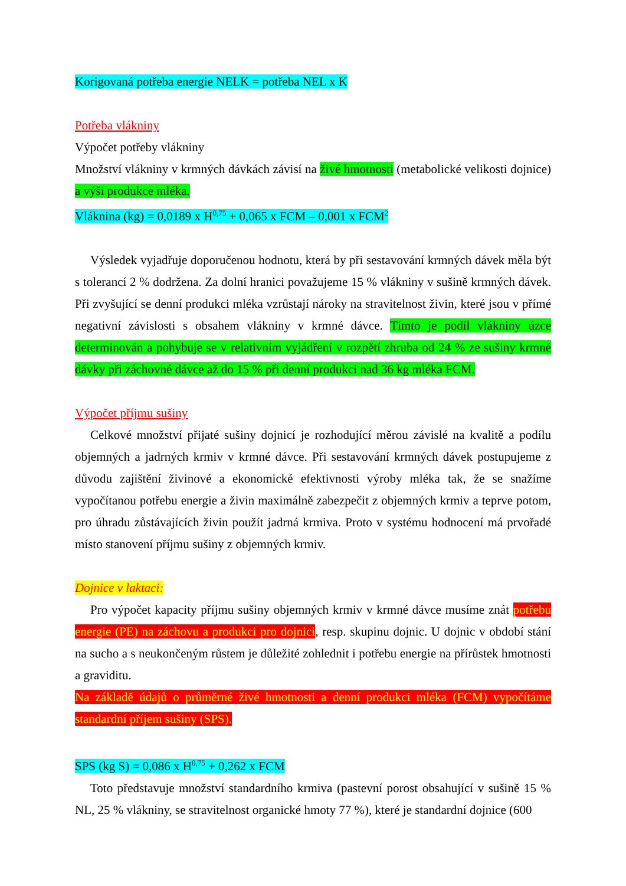Korigovaná potřeba energie NELK = potřeba NEL x K
Potřeba vlákniny
Výpočet potřeby vlákniny
Množství vlákniny v krmných dávkách závisí na živé hmotnosti (metabolické velikosti dojnice) a výši produkce mléka.
Vláknina (kg) = 0,0189 x H<sup>0,75</sup> + 0,065 x FCM – 0,001 x FCM<sup>2</sup>
Výsledek vyjadřuje doporučenou hodnotu, která by při sestavování krmných dávek měla být s tolerancí 2 % dodržena. Za dolní hranici považujeme 15 % vlákniny v sušině krmných dávek. Při zvyšující se denní produkci mléka vzrůstají nároky na stravitelnost živin, které jsou v přímé negativní závislosti s obsahem vlákniny v krmné dávce. Tímto je podíl vlákniny úzce determinován a pohybuje se v relativním vyjádření v rozpětí zhruba od 24 % ze sušiny krmné dávky při záchovné dávce až do 15 % při denní produkci nad 36 kg mléka FCM.
Výpočet příjmu sušiny
Celkové množství přijaté sušiny dojnicí je rozhodující měrou závislé na kvalitě a podílu objemných a jadrných krmiv v krmné dávce. Při sestavování krmných dávek postupujeme z důvodu zajištění živinové a ekonomické efektivnosti výroby mléka tak, že se snažíme vypočítanou potřebu energie a živin maximálně zabezpečit z objemných krmiv a teprve potom, pro úhradu zůstávajících živin použít jadrná krmiva. Proto v systému hodnocení má prvořadé místo stanovení příjmu sušiny z objemných krmiv.
Dojnice v laktaci:
Pro výpočet kapacity příjmu sušiny objemných krmiv v krmné dávce musíme znát potřebu energie (PE) na záchovu a produkci pro dojnici, resp. skupinu dojnic. U dojnic v období stání na sucho a s neukončeným růstem je důležité zohlednit i potřebu energie na přírůstek hmotnosti a graviditu.
Na základě údajů o průměrné živé hmotnosti a denní produkci mléka (FCM) vypočítáme standardní příjem sušiny (SPS).
SPS (kg S) = 0,086 x H<sup>0,75</sup> + 0,262 x FCM
Toto představuje množství standardního krmiva (pastevní porost obsahující v sušině 15 % NL, 25 % vlákniny, se stravitelnost organické hmoty 77 %), které je standardní dojnice (600